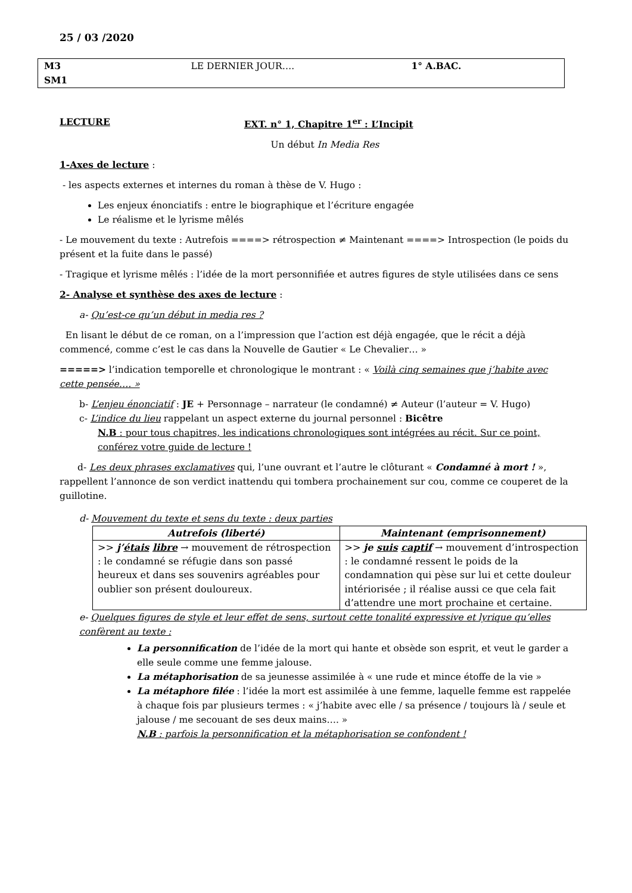25 / 03 /2020
M3
SM1
LE DERNIER JOUR…. 1° A.BAC.
LECTURE EXT. n° 1, Chapitre 1<sup>er</sup> : L’Incipit
Un début In Media Res
1-Axes de lecture :
- les aspects externes et internes du roman à thèse de V. Hugo :
Les enjeux énonciatifs : entre le biographique et l’écriture engagée
Le réalisme et le lyrisme mêlés
- Le mouvement du texte : Autrefois ====> rétrospection ≠ Maintenant ====> Introspection (le poids du présent et la fuite dans le passé)
- Tragique et lyrisme mêlés : l’idée de la mort personnifiée et autres figures de style utilisées dans ce sens
2- Analyse et synthèse des axes de lecture :
a- Qu’est-ce qu’un début in media res ?
En lisant le début de ce roman, on a l’impression que l’action est déjà engagée, que le récit a déjà commencé, comme c’est le cas dans la Nouvelle de Gautier « Le Chevalier… »
=====> l’indication temporelle et chronologique le montrant : « Voilà cinq semaines que j’habite avec cette pensée…. »
b- L’enjeu énonciatif : JE + Personnage – narrateur (le condamné) ≠ Auteur (l’auteur = V. Hugo)
c- L’indice du lieu rappelant un aspect externe du journal personnel : Bicêtre
N.B : pour tous chapitres, les indications chronologiques sont intégrées au récit. Sur ce point, conférez votre guide de lecture !
d- Les deux phrases exclamatives qui, l’une ouvrant et l’autre le clôturant « Condamné à mort ! », rappellent l’annonce de son verdict inattendu qui tombera prochainement sur cou, comme ce couperet de la guillotine.
d- Mouvement du texte et sens du texte : deux parties
| Autrefois (liberté) | Maintenant (emprisonnement) |
| --- | --- |
| >> j’ étais libre → mouvement de rétrospection : le condamné se réfugie dans son passé heureux et dans ses souvenirs agréables pour oublier son présent douloureux. | >> je suis captif → mouvement d’introspection : le condamné ressent le poids de la condamnation qui pèse sur lui et cette douleur intériorisée ; il réalise aussi ce que cela fait d’attendre une mort prochaine et certaine. |
e- Quelques figures de style et leur effet de sens, surtout cette tonalité expressive et lyrique qu’elles confèrent au texte :
La personnification de l’idée de la mort qui hante et obsède son esprit, et veut le garder a elle seule comme une femme jalouse.
La métaphorisation de sa jeunesse assimilée à « une rude et mince étoffe de la vie »
La métaphore filée : l’idée la mort est assimilée à une femme, laquelle femme est rappelée à chaque fois par plusieurs termes : « j’habite avec elle / sa présence / toujours là / seule et jalouse / me secouant de ses deux mains…. »
N.B : parfois la personnification et la métaphorisation se confondent !